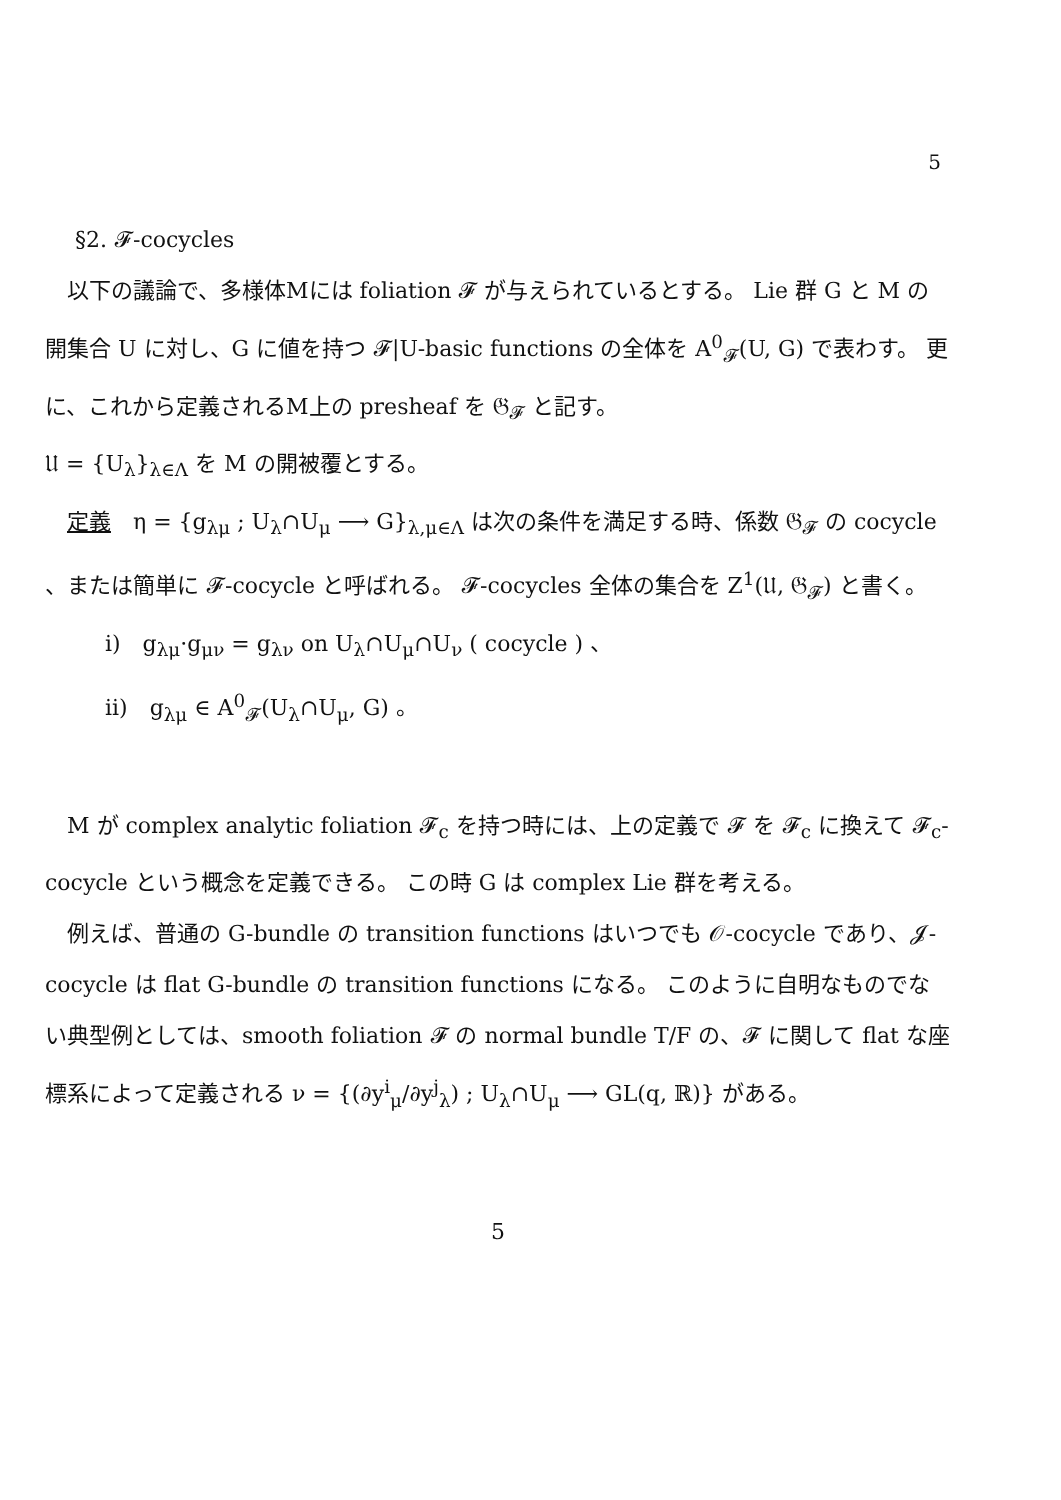5
§2. 𝓕-cocycles
　以下の議論で、多様体Mには foliation 𝓕 が与えられているとする。 Lie 群 G と M の開集合 U に対し、G に値を持つ 𝓕|U-basic functions の全体を A<sup>0</sup><sub>𝓕</sub>(U, G) で表わす。 更に、これから定義されるM上の presheaf を 𝔊<sub>𝓕</sub> と記す。
𝔘 = {U<sub>λ</sub>}<sub>λ∈Λ</sub> を M の開被覆とする。
　定義　η = {g<sub>λμ</sub> ; U<sub>λ</sub>∩U<sub>μ</sub> ⟶ G}<sub>λ,μ∈Λ</sub> は次の条件を満足する時、係数 𝔊<sub>𝓕</sub> の cocycle 、または簡単に 𝓕-cocycle と呼ばれる。 𝓕-cocycles 全体の集合を Z<sup>1</sup>(𝔘, 𝔊<sub>𝓕</sub>) と書く。
i)　g<sub>λμ</sub>·g<sub>μν</sub> = g<sub>λν</sub> on U<sub>λ</sub>∩U<sub>μ</sub>∩U<sub>ν</sub> ( cocycle ) 、
ii)　g<sub>λμ</sub> ∈ A<sup>0</sup><sub>𝓕</sub>(U<sub>λ</sub>∩U<sub>μ</sub>, G) 。
　M が complex analytic foliation 𝓕<sub>c</sub> を持つ時には、上の定義で 𝓕 を 𝓕<sub>c</sub> に換えて 𝓕<sub>c</sub>-cocycle という概念を定義できる。 この時 G は complex Lie 群を考える。
　例えば、普通の G-bundle の transition functions はいつでも 𝒪-cocycle であり、𝓙-cocycle は flat G-bundle の transition functions になる。 このように自明なものでない典型例としては、smooth foliation 𝓕 の normal bundle T/F の、𝓕 に関して flat な座標系によって定義される ν = {(∂y<sup>i</sup><sub>μ</sub>/∂y<sup>j</sup><sub>λ</sub>) ; U<sub>λ</sub>∩U<sub>μ</sub> ⟶ GL(q, ℝ)} がある。
5